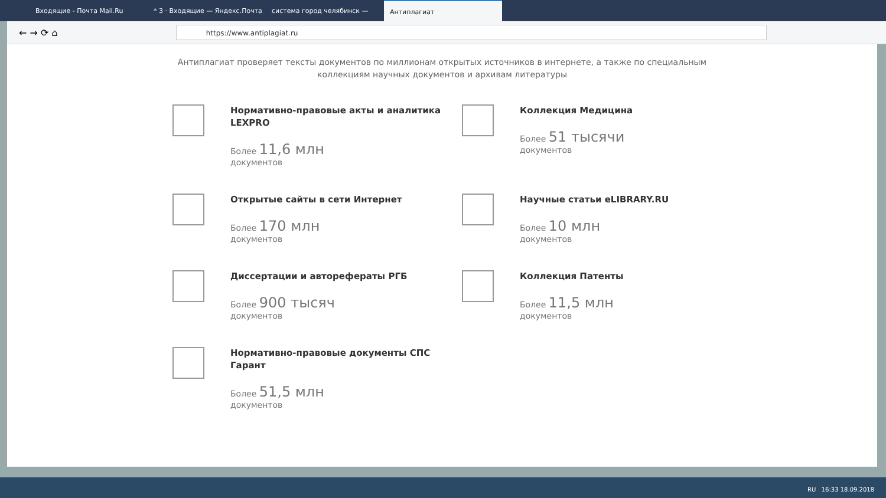Входящие - Почта Mail.Ru * 3 · Входящие — Яндекс.Почта система город челябинск — Антиплагиат
← → ⟳ ⌂
https://www.antiplagiat.ru
Антиплагиат проверяет тексты документов по миллионам открытых источников в интернете, а также по специальным коллекциям научных документов и архивам литературы
Нормативно-правовые акты и аналитика LEXPRO
Более 11,6 млн
документов
Коллекция Медицина
Более 51 тысячи
документов
Открытые сайты в сети Интернет
Более 170 млн
документов
Научные статьи eLIBRARY.RU
Более 10 млн
документов
Диссертации и авторефераты РГБ
Более 900 тысяч
документов
Коллекция Патенты
Более 11,5 млн
документов
Нормативно-правовые документы СПС Гарант
Более 51,5 млн
документов
RU 16:33 18.09.2018